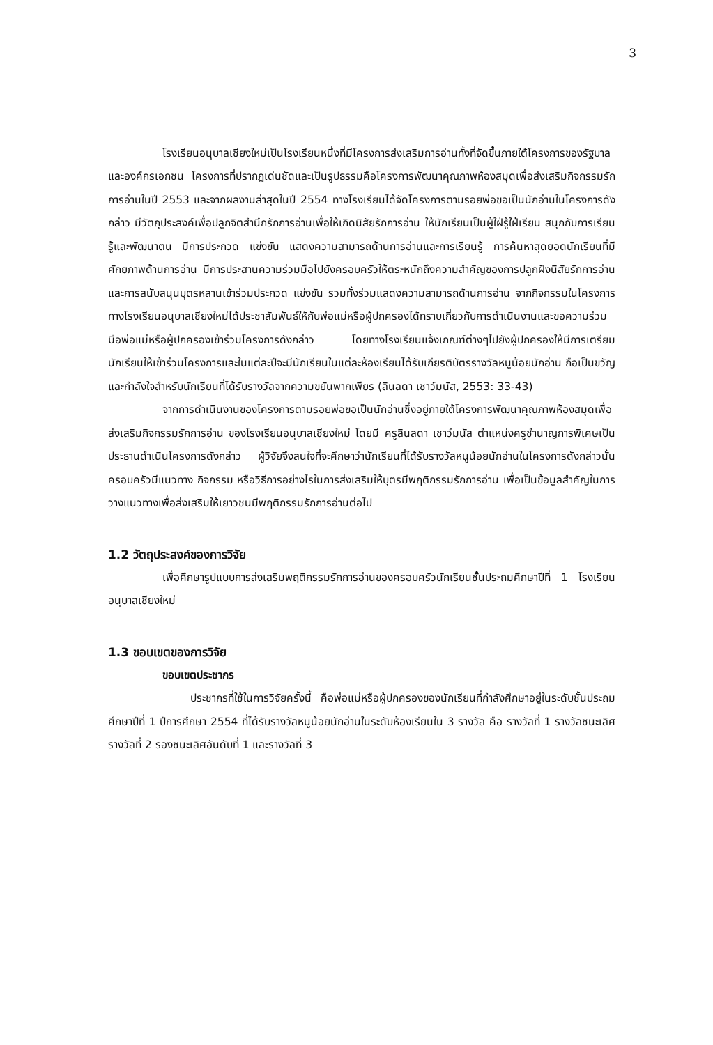3
โรงเรียนอนุบาลเชียงใหม่เป็นโรงเรียนหนึ่งที่มีโครงการส่งเสริมการอ่านทั้งที่จัดขึ้นภายใต้โครงการของรัฐบาลและองค์กรเอกชน โครงการที่ปรากฏเด่นชัดและเป็นรูปธรรมคือโครงการพัฒนาคุณภาพห้องสมุดเพื่อส่งเสริมกิจกรรมรักการอ่านในปี 2553 และจากผลงานล่าสุดในปี 2554 ทางโรงเรียนได้จัดโครงการตามรอยพ่อขอเป็นนักอ่านในโครงการดังกล่าว มีวัตถุประสงค์เพื่อปลูกจิตสำนึกรักการอ่านเพื่อให้เกิดนิสัยรักการอ่าน ให้นักเรียนเป็นผู้ใฝ่รู้ใฝ่เรียน สนุกกับการเรียนรู้และพัฒนาตน มีการประกวด แข่งขัน แสดงความสามารถด้านการอ่านและการเรียนรู้ การค้นหาสุดยอดนักเรียนที่มีศักยภาพด้านการอ่าน มีการประสานความร่วมมือไปยังครอบครัวให้ตระหนักถึงความสำคัญของการปลูกฝังนิสัยรักการอ่านและการสนับสนุนบุตรหลานเข้าร่วมประกวด แข่งขัน รวมทั้งร่วมแสดงความสามารถด้านการอ่าน จากกิจกรรมในโครงการทางโรงเรียนอนุบาลเชียงใหม่ได้ประชาสัมพันธ์ให้กับพ่อแม่หรือผู้ปกครองได้ทราบเกี่ยวกับการดำเนินงานและขอความร่วมมือพ่อแม่หรือผู้ปกครองเข้าร่วมโครงการดังกล่าว โดยทางโรงเรียนแจ้งเกณฑ์ต่างๆไปยังผู้ปกครองให้มีการเตรียมนักเรียนให้เข้าร่วมโครงการและในแต่ละปีจะมีนักเรียนในแต่ละห้องเรียนได้รับเกียรติบัตรรางวัลหนูน้อยนักอ่าน ถือเป็นขวัญและกำลังใจสำหรับนักเรียนที่ได้รับรางวัลจากความขยันพากเพียร (ลินลดา เชาว์มนัส, 2553: 33-43)
จากการดำเนินงานของโครงการตามรอยพ่อขอเป็นนักอ่านซึ่งอยู่ภายใต้โครงการพัฒนาคุณภาพห้องสมุดเพื่อส่งเสริมกิจกรรมรักการอ่าน ของโรงเรียนอนุบาลเชียงใหม่ โดยมี ครูลินลดา เชาว์มนัส ตำแหน่งครูชำนาญการพิเศษเป็นประธานดำเนินโครงการดังกล่าว ผู้วิจัยจึงสนใจที่จะศึกษาว่านักเรียนที่ได้รับรางวัลหนูน้อยนักอ่านในโครงการดังกล่าวนั้น ครอบครัวมีแนวทาง กิจกรรม หรือวิธีการอย่างไรในการส่งเสริมให้บุตรมีพฤติกรรมรักการอ่าน เพื่อเป็นข้อมูลสำคัญในการวางแนวทางเพื่อส่งเสริมให้เยาวชนมีพฤติกรรมรักการอ่านต่อไป
1.2 วัตถุประสงค์ของการวิจัย
เพื่อศึกษารูปแบบการส่งเสริมพฤติกรรมรักการอ่านของครอบครัวนักเรียนชั้นประถมศึกษาปีที่ 1 โรงเรียนอนุบาลเชียงใหม่
1.3 ขอบเขตของการวิจัย
ขอบเขตประชากร
ประชากรที่ใช้ในการวิจัยครั้งนี้ คือพ่อแม่หรือผู้ปกครองของนักเรียนที่กำลังศึกษาอยู่ในระดับชั้นประถมศึกษาปีที่ 1 ปีการศึกษา 2554 ที่ได้รับรางวัลหนูน้อยนักอ่านในระดับห้องเรียนใน 3 รางวัล คือ รางวัลที่ 1 รางวัลชนะเลิศ รางวัลที่ 2 รองชนะเลิศอันดับที่ 1 และรางวัลที่ 3